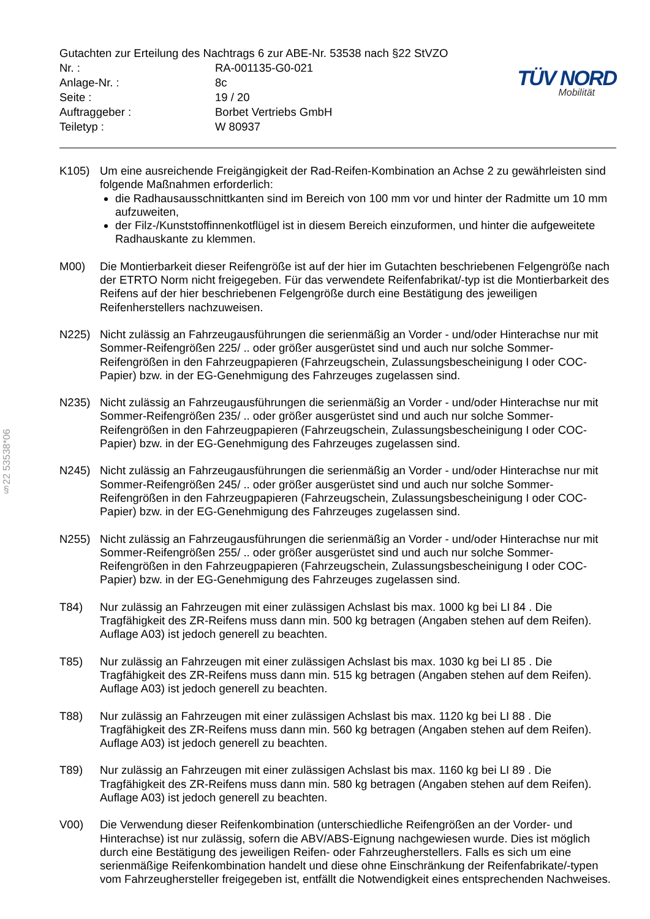§22 53538*06
Gutachten zur Erteilung des Nachtrags 6 zur ABE-Nr. 53538 nach §22 StVZO
| Nr. : | RA-001135-G0-021 |
| Anlage-Nr. : | 8c |
| Seite : | 19 / 20 |
| Auftraggeber : | Borbet Vertriebs GmbH |
| Teiletyp : | W 80937 |
TÜV NORD
Mobilität
K105) Um eine ausreichende Freigängigkeit der Rad-Reifen-Kombination an Achse 2 zu gewährleisten sind folgende Maßnahmen erforderlich:
die Radhausausschnittkanten sind im Bereich von 100 mm vor und hinter der Radmitte um 10 mm aufzuweiten,
der Filz-/Kunststoffinnenkotflügel ist in diesem Bereich einzuformen, und hinter die aufgeweitete Radhauskante zu klemmen.
M00) Die Montierbarkeit dieser Reifengröße ist auf der hier im Gutachten beschriebenen Felgengröße nach der ETRTO Norm nicht freigegeben. Für das verwendete Reifenfabrikat/-typ ist die Montierbarkeit des Reifens auf der hier beschriebenen Felgengröße durch eine Bestätigung des jeweiligen Reifenherstellers nachzuweisen.
N225) Nicht zulässig an Fahrzeugausführungen die serienmäßig an Vorder - und/oder Hinterachse nur mit Sommer-Reifengrößen 225/ .. oder größer ausgerüstet sind und auch nur solche Sommer-Reifengrößen in den Fahrzeugpapieren (Fahrzeugschein, Zulassungsbescheinigung I oder COC- Papier) bzw. in der EG-Genehmigung des Fahrzeuges zugelassen sind.
N235) Nicht zulässig an Fahrzeugausführungen die serienmäßig an Vorder - und/oder Hinterachse nur mit Sommer-Reifengrößen 235/ .. oder größer ausgerüstet sind und auch nur solche Sommer-Reifengrößen in den Fahrzeugpapieren (Fahrzeugschein, Zulassungsbescheinigung I oder COC- Papier) bzw. in der EG-Genehmigung des Fahrzeuges zugelassen sind.
N245) Nicht zulässig an Fahrzeugausführungen die serienmäßig an Vorder - und/oder Hinterachse nur mit Sommer-Reifengrößen 245/ .. oder größer ausgerüstet sind und auch nur solche Sommer-Reifengrößen in den Fahrzeugpapieren (Fahrzeugschein, Zulassungsbescheinigung I oder COC- Papier) bzw. in der EG-Genehmigung des Fahrzeuges zugelassen sind.
N255) Nicht zulässig an Fahrzeugausführungen die serienmäßig an Vorder - und/oder Hinterachse nur mit Sommer-Reifengrößen 255/ .. oder größer ausgerüstet sind und auch nur solche Sommer-Reifengrößen in den Fahrzeugpapieren (Fahrzeugschein, Zulassungsbescheinigung I oder COC- Papier) bzw. in der EG-Genehmigung des Fahrzeuges zugelassen sind.
T84) Nur zulässig an Fahrzeugen mit einer zulässigen Achslast bis max. 1000 kg bei LI 84 . Die Tragfähigkeit des ZR-Reifens muss dann min. 500 kg betragen (Angaben stehen auf dem Reifen). Auflage A03) ist jedoch generell zu beachten.
T85) Nur zulässig an Fahrzeugen mit einer zulässigen Achslast bis max. 1030 kg bei LI 85 . Die Tragfähigkeit des ZR-Reifens muss dann min. 515 kg betragen (Angaben stehen auf dem Reifen). Auflage A03) ist jedoch generell zu beachten.
T88) Nur zulässig an Fahrzeugen mit einer zulässigen Achslast bis max. 1120 kg bei LI 88 . Die Tragfähigkeit des ZR-Reifens muss dann min. 560 kg betragen (Angaben stehen auf dem Reifen). Auflage A03) ist jedoch generell zu beachten.
T89) Nur zulässig an Fahrzeugen mit einer zulässigen Achslast bis max. 1160 kg bei LI 89 . Die Tragfähigkeit des ZR-Reifens muss dann min. 580 kg betragen (Angaben stehen auf dem Reifen). Auflage A03) ist jedoch generell zu beachten.
V00) Die Verwendung dieser Reifenkombination (unterschiedliche Reifengrößen an der Vorder- und Hinterachse) ist nur zulässig, sofern die ABV/ABS-Eignung nachgewiesen wurde. Dies ist möglich durch eine Bestätigung des jeweiligen Reifen- oder Fahrzeugherstellers. Falls es sich um eine serienmäßige Reifenkombination handelt und diese ohne Einschränkung der Reifenfabrikate/-typen vom Fahrzeughersteller freigegeben ist, entfällt die Notwendigkeit eines entsprechenden Nachweises.